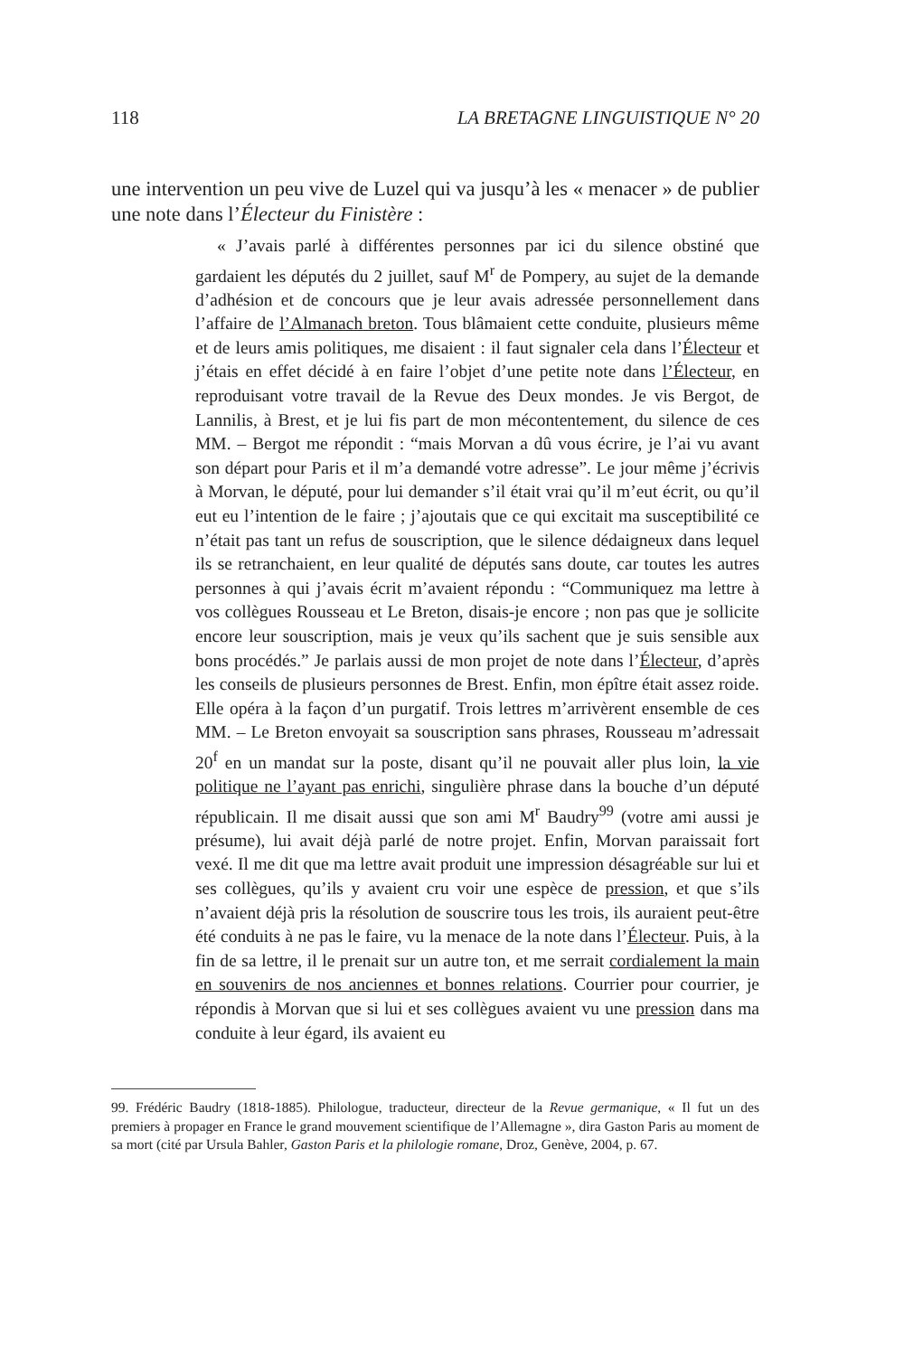118 LA BRETAGNE LINGUISTIQUE N° 20
une intervention un peu vive de Luzel qui va jusqu’à les « menacer » de publier une note dans l’Électeur du Finistère :
« J’avais parlé à différentes personnes par ici du silence obstiné que gardaient les députés du 2 juillet, sauf M<sup>r</sup> de Pompery, au sujet de la demande d’adhésion et de concours que je leur avais adressée personnellement dans l’affaire de l’Almanach breton. Tous blâmaient cette conduite, plusieurs même et de leurs amis politiques, me disaient : il faut signaler cela dans l’Électeur et j’étais en effet décidé à en faire l’objet d’une petite note dans l’Électeur, en reproduisant votre travail de la Revue des Deux mondes. Je vis Bergot, de Lannilis, à Brest, et je lui fis part de mon mécontentement, du silence de ces MM. – Bergot me répondit : “mais Morvan a dû vous écrire, je l’ai vu avant son départ pour Paris et il m’a demandé votre adresse”. Le jour même j’écrivis à Morvan, le député, pour lui demander s’il était vrai qu’il m’eut écrit, ou qu’il eut eu l’intention de le faire ; j’ajoutais que ce qui excitait ma susceptibilité ce n’était pas tant un refus de souscription, que le silence dédaigneux dans lequel ils se retranchaient, en leur qualité de députés sans doute, car toutes les autres personnes à qui j’avais écrit m’avaient répondu : “Communiquez ma lettre à vos collègues Rousseau et Le Breton, disais-je encore ; non pas que je sollicite encore leur souscription, mais je veux qu’ils sachent que je suis sensible aux bons procédés.” Je parlais aussi de mon projet de note dans l’Électeur, d’après les conseils de plusieurs personnes de Brest. Enfin, mon épître était assez roide. Elle opéra à la façon d’un purgatif. Trois lettres m’arrivèrent ensemble de ces MM. – Le Breton envoyait sa souscription sans phrases, Rousseau m’adressait 20<sup>f</sup> en un mandat sur la poste, disant qu’il ne pouvait aller plus loin, la vie politique ne l’ayant pas enrichi, singulière phrase dans la bouche d’un député républicain. Il me disait aussi que son ami M<sup>r</sup> Baudry<sup>99</sup> (votre ami aussi je présume), lui avait déjà parlé de notre projet. Enfin, Morvan paraissait fort vexé. Il me dit que ma lettre avait produit une impression désagréable sur lui et ses collègues, qu’ils y avaient cru voir une espèce de pression, et que s’ils n’avaient déjà pris la résolution de souscrire tous les trois, ils auraient peut-être été conduits à ne pas le faire, vu la menace de la note dans l’Électeur. Puis, à la fin de sa lettre, il le prenait sur un autre ton, et me serrait cordialement la main en souvenirs de nos anciennes et bonnes relations. Courrier pour courrier, je répondis à Morvan que si lui et ses collègues avaient vu une pression dans ma conduite à leur égard, ils avaient eu
99. Frédéric Baudry (1818-1885). Philologue, traducteur, directeur de la Revue germanique, « Il fut un des premiers à propager en France le grand mouvement scientifique de l’Allemagne », dira Gaston Paris au moment de sa mort (cité par Ursula Bahler, Gaston Paris et la philologie romane, Droz, Genève, 2004, p. 67.